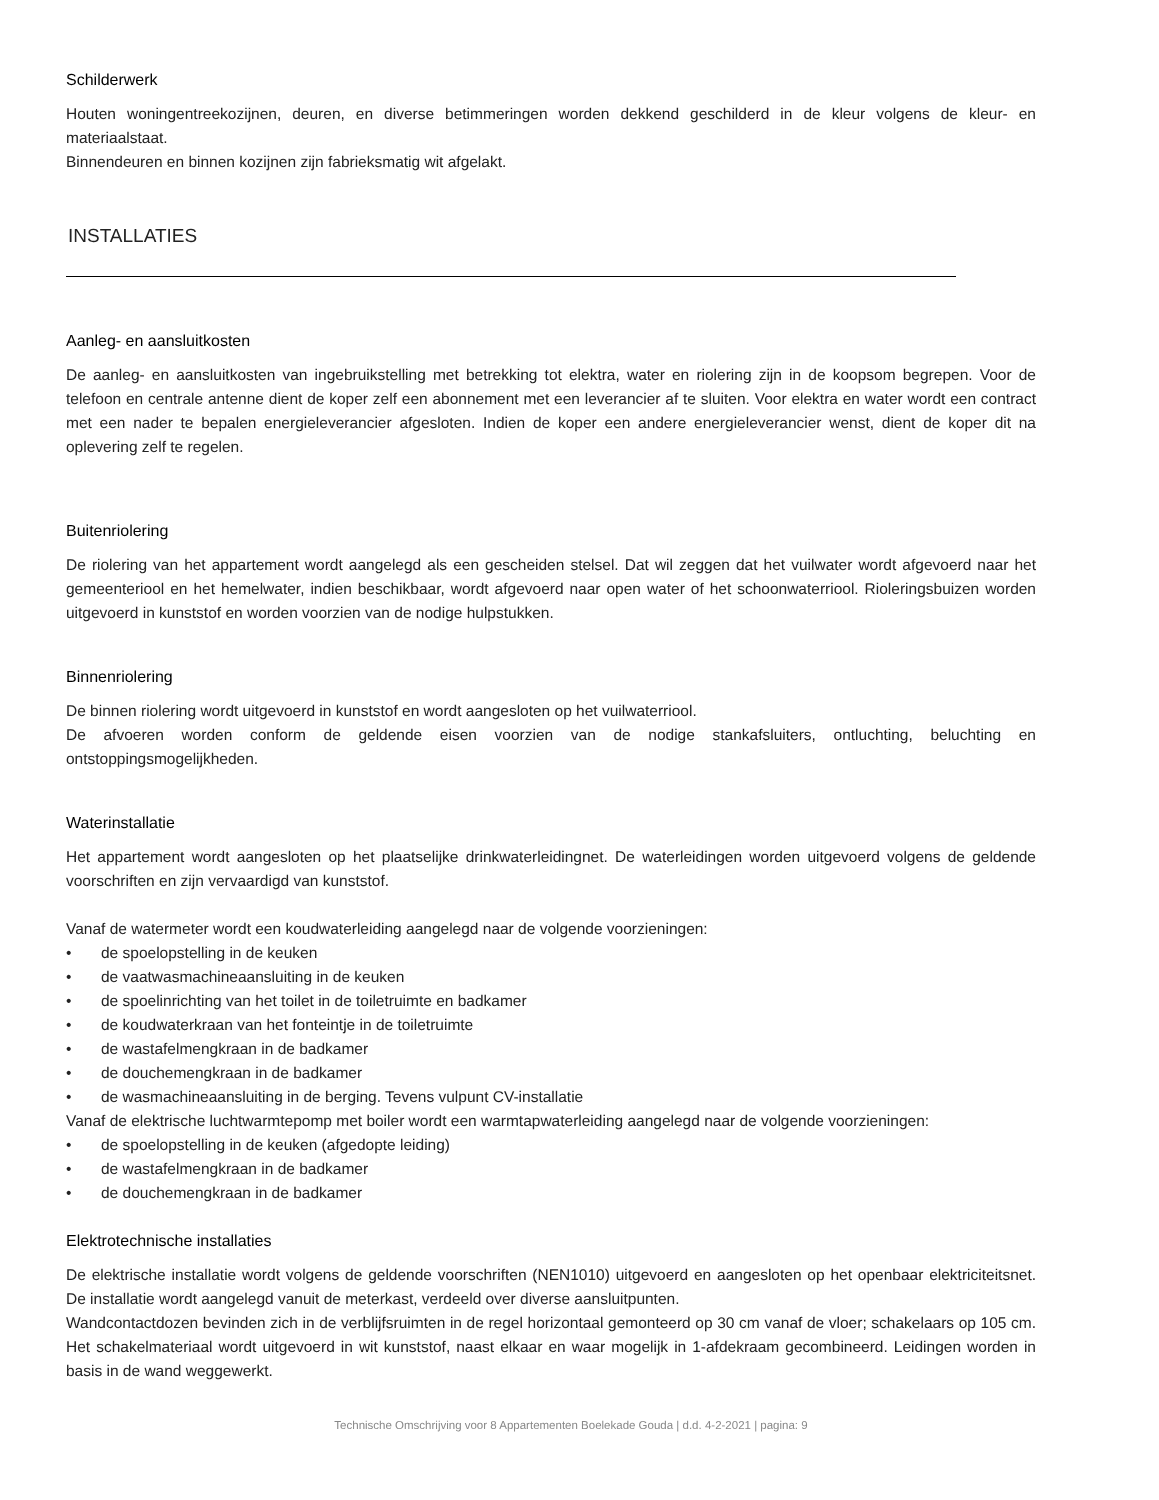Schilderwerk
Houten woningentreekozijnen, deuren, en diverse betimmeringen worden dekkend geschilderd in de kleur volgens de kleur- en materiaalstaat.
Binnendeuren en binnen kozijnen zijn fabrieksmatig wit afgelakt.
INSTALLATIES
Aanleg- en aansluitkosten
De aanleg- en aansluitkosten van ingebruikstelling met betrekking tot elektra, water en riolering zijn in de koopsom begrepen. Voor de telefoon en centrale antenne dient de koper zelf een abonnement met een leverancier af te sluiten. Voor elektra en water wordt een contract met een nader te bepalen energieleverancier afgesloten. Indien de koper een andere energieleverancier wenst, dient de koper dit na oplevering zelf te regelen.
Buitenriolering
De riolering van het appartement wordt aangelegd als een gescheiden stelsel. Dat wil zeggen dat het vuilwater wordt afgevoerd naar het gemeenteriool en het hemelwater, indien beschikbaar, wordt afgevoerd naar open water of het schoonwaterriool. Rioleringsbuizen worden uitgevoerd in kunststof en worden voorzien van de nodige hulpstukken.
Binnenriolering
De binnen riolering wordt uitgevoerd in kunststof en wordt aangesloten op het vuilwaterriool.
De afvoeren worden conform de geldende eisen voorzien van de nodige stankafsluiters, ontluchting, beluchting en ontstoppingsmogelijkheden.
Waterinstallatie
Het appartement wordt aangesloten op het plaatselijke drinkwaterleidingnet. De waterleidingen worden uitgevoerd volgens de geldende voorschriften en zijn vervaardigd van kunststof.
Vanaf de watermeter wordt een koudwaterleiding aangelegd naar de volgende voorzieningen:
• de spoelopstelling in de keuken
• de vaatwasmachineaansluiting in de keuken
• de spoelinrichting van het toilet in de toiletruimte en badkamer
• de koudwaterkraan van het fonteintje in de toiletruimte
• de wastafelmengkraan in de badkamer
• de douchemengkraan in de badkamer
• de wasmachineaansluiting in de berging. Tevens vulpunt CV-installatie
Vanaf de elektrische luchtwarmtepomp met boiler wordt een warmtapwaterleiding aangelegd naar de volgende voorzieningen:
• de spoelopstelling in de keuken (afgedopte leiding)
• de wastafelmengkraan in de badkamer
• de douchemengkraan in de badkamer
Elektrotechnische installaties
De elektrische installatie wordt volgens de geldende voorschriften (NEN1010) uitgevoerd en aangesloten op het openbaar elektriciteitsnet. De installatie wordt aangelegd vanuit de meterkast, verdeeld over diverse aansluitpunten.
Wandcontactdozen bevinden zich in de verblijfsruimten in de regel horizontaal gemonteerd op 30 cm vanaf de vloer; schakelaars op 105 cm. Het schakelmateriaal wordt uitgevoerd in wit kunststof, naast elkaar en waar mogelijk in 1-afdekraam gecombineerd. Leidingen worden in basis in de wand weggewerkt.
Technische Omschrijving voor 8 Appartementen Boelekade Gouda | d.d. 4-2-2021 | pagina: 9